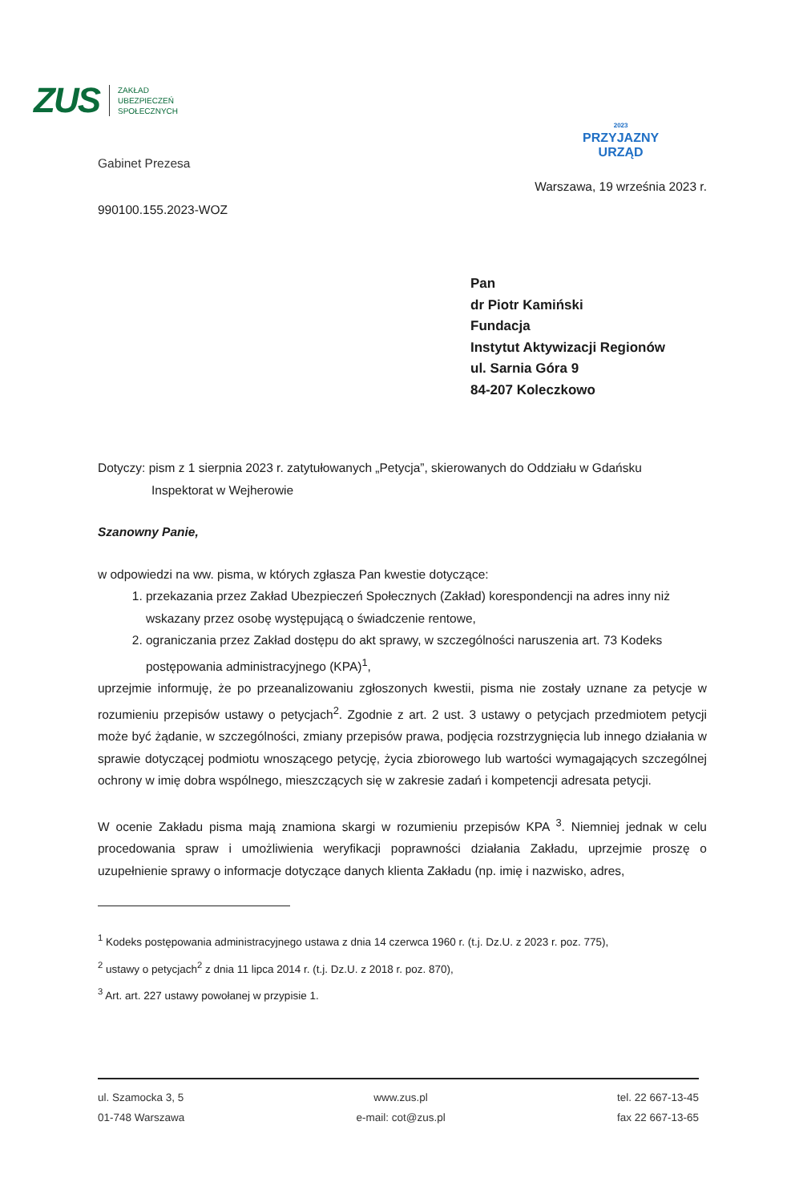ZUS
ZAKŁAD
UBEZPIECZEŃ
SPOŁECZNYCH
Gabinet Prezesa
990100.155.2023-WOZ
2023
PRZYJAZNY
URZĄD
Warszawa, 19 września 2023 r.
Pan
dr Piotr Kamiński
Fundacja
Instytut Aktywizacji Regionów
ul. Sarnia Góra 9
84-207 Koleczkowo
Dotyczy: pism z 1 sierpnia 2023 r. zatytułowanych „Petycja”, skierowanych do Oddziału w Gdańsku
Inspektorat w Wejherowie
Szanowny Panie,
w odpowiedzi na ww. pisma, w których zgłasza Pan kwestie dotyczące:
1. przekazania przez Zakład Ubezpieczeń Społecznych (Zakład) korespondencji na adres inny niż wskazany przez osobę występującą o świadczenie rentowe,
2. ograniczania przez Zakład dostępu do akt sprawy, w szczególności naruszenia art. 73 Kodeks postępowania administracyjnego (KPA)<sup>1</sup>,
uprzejmie informuję, że po przeanalizowaniu zgłoszonych kwestii, pisma nie zostały uznane za petycje w rozumieniu przepisów ustawy o petycjach<sup>2</sup>. Zgodnie z art. 2 ust. 3 ustawy o petycjach przedmiotem petycji może być żądanie, w szczególności, zmiany przepisów prawa, podjęcia rozstrzygnięcia lub innego działania w sprawie dotyczącej podmiotu wnoszącego petycję, życia zbiorowego lub wartości wymagających szczególnej ochrony w imię dobra wspólnego, mieszczących się w zakresie zadań i kompetencji adresata petycji.
W ocenie Zakładu pisma mają znamiona skargi w rozumieniu przepisów KPA <sup>3</sup>. Niemniej jednak w celu procedowania spraw i umożliwienia weryfikacji poprawności działania Zakładu, uprzejmie proszę o uzupełnienie sprawy o informacje dotyczące danych klienta Zakładu (np. imię i nazwisko, adres,
<sup>1</sup> Kodeks postępowania administracyjnego ustawa z dnia 14 czerwca 1960 r. (t.j. Dz.U. z 2023 r. poz. 775),
<sup>2</sup> ustawy o petycjach<sup>2</sup> z dnia 11 lipca 2014 r. (t.j. Dz.U. z 2018 r. poz. 870),
<sup>3</sup> Art. art. 227 ustawy powołanej w przypisie 1.
ul. Szamocka 3, 5
01-748 Warszawa
www.zus.pl
e-mail: cot@zus.pl
tel. 22 667-13-45
fax 22 667-13-65